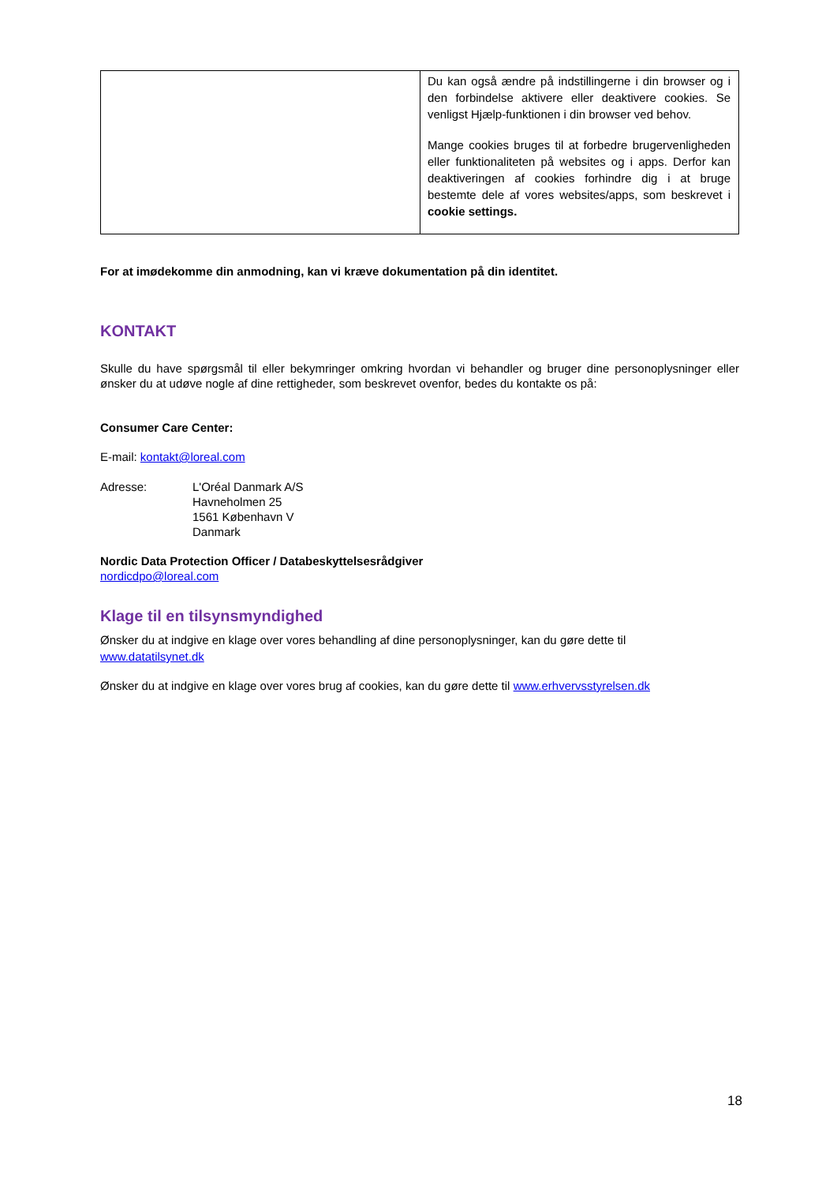| | Du kan også ændre på indstillingerne i din browser og i den forbindelse aktivere eller deaktivere cookies. Se venligst Hjælp-funktionen i din browser ved behov. Mange cookies bruges til at forbedre brugervenligheden eller funktionaliteten på websites og i apps. Derfor kan deaktiveringen af cookies forhindre dig i at bruge bestemte dele af vores websites/apps, som beskrevet i cookie settings. |
For at imødekomme din anmodning, kan vi kræve dokumentation på din identitet.
KONTAKT
Skulle du have spørgsmål til eller bekymringer omkring hvordan vi behandler og bruger dine personoplysninger eller ønsker du at udøve nogle af dine rettigheder, som beskrevet ovenfor, bedes du kontakte os på:
Consumer Care Center:
E-mail: kontakt@loreal.com
Adresse: L'Oréal Danmark A/S
Havneholmen 25
1561 København V
Danmark
Nordic Data Protection Officer / Databeskyttelsesrådgiver
nordicdpo@loreal.com
Klage til en tilsynsmyndighed
Ønsker du at indgive en klage over vores behandling af dine personoplysninger, kan du gøre dette til
www.datatilsynet.dk
Ønsker du at indgive en klage over vores brug af cookies, kan du gøre dette til www.erhvervsstyrelsen.dk
18